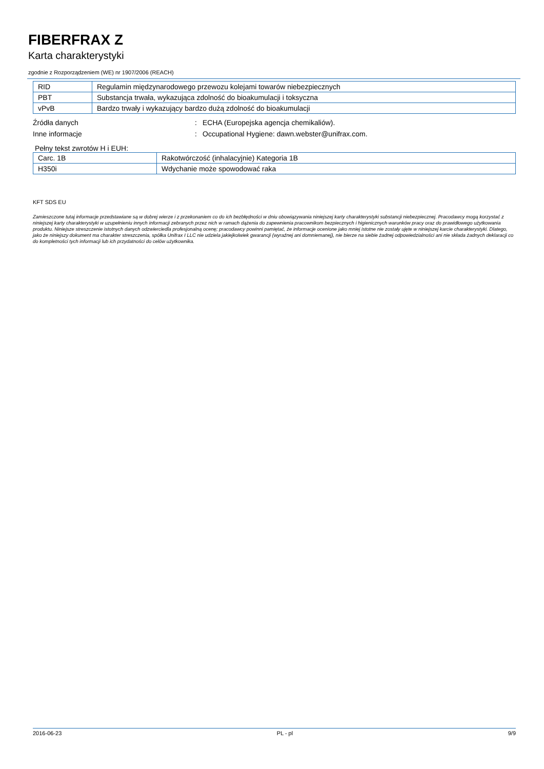FIBERFRAX Z
Karta charakterystyki
zgodnie z Rozporządzeniem (WE) nr 1907/2006 (REACH)
| RID | Regulamin międzynarodowego przewozu kolejami towarów niebezpiecznych |
| PBT | Substancja trwała, wykazująca zdolność do bioakumulacji i toksyczna |
| vPvB | Bardzo trwały i wykazujący bardzo dużą zdolność do bioakumulacji |
Źródła danych: ECHA (Europejska agencja chemikaliów).
Inne informacje: Occupational Hygiene: dawn.webster@unifrax.com.
Pełny tekst zwrotów H i EUH:
| Carc. 1B | Rakotwórczość (inhalacyjnie) Kategoria 1B |
| H350i | Wdychanie może spowodować raka |
KFT SDS EU
Zamieszczone tutaj informacje przedstawiane są w dobrej wierze i z przekonaniem co do ich bezbłędności w dniu obowiązywania niniejszej karty charakterystyki substancji niebezpiecznej. Pracodawcy mogą korzystać z niniejszej karty charakterystyki w uzupełnieniu innych informacji zebranych przez nich w ramach dążenia do zapewnienia pracownikom bezpiecznych i higienicznych warunków pracy oraz do prawidłowego użytkowania produktu. Niniejsze streszczenie istotnych danych odzwierciedla profesjonalną ocenę; pracodawcy powinni pamiętać, że informacje ocenione jako mniej istotne nie zostały ujęte w niniejszej karcie charakterystyki. Dlatego, jako że niniejszy dokument ma charakter streszczenia, spółka Unifrax I LLC nie udziela jakiejkolwiek gwarancji (wyraźnej ani domniemanej), nie bierze na siebie żadnej odpowiedzialności ani nie składa żadnych deklaracji co do kompletności tych informacji lub ich przydatności do celów użytkownika.
2016-06-23 PL - pl 9/9